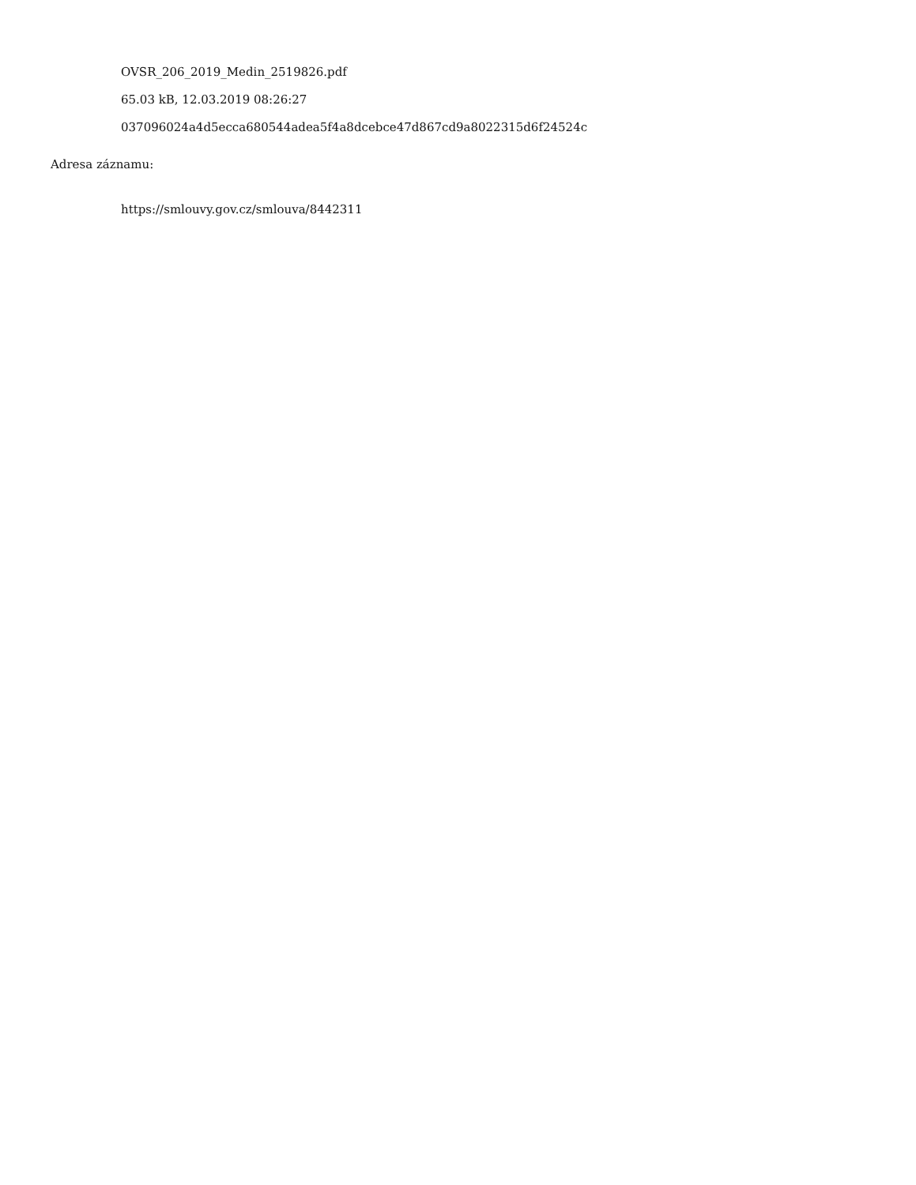OVSR_206_2019_Medin_2519826.pdf
65.03 kB, 12.03.2019 08:26:27
037096024a4d5ecca680544adea5f4a8dcebce47d867cd9a8022315d6f24524c
Adresa záznamu:
https://smlouvy.gov.cz/smlouva/8442311